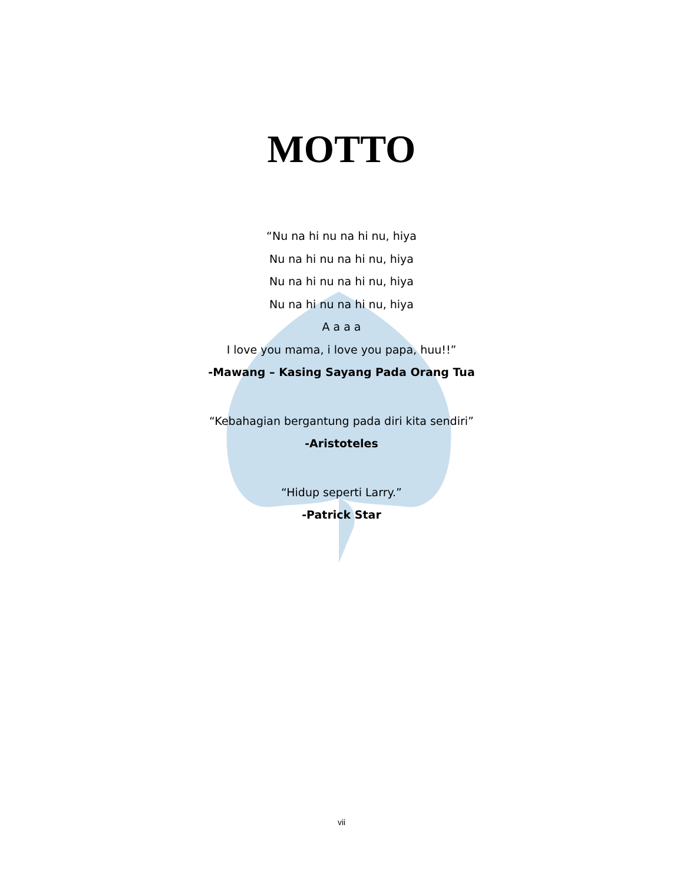MOTTO
“Nu na hi nu na hi nu, hiya
Nu na hi nu na hi nu, hiya
Nu na hi nu na hi nu, hiya
Nu na hi nu na hi nu, hiya
A a a a
I love you mama, i love you papa, huu!!”
-Mawang – Kasing Sayang Pada Orang Tua
“Kebahagian bergantung pada diri kita sendiri”
-Aristoteles
“Hidup seperti Larry.”
-Patrick Star
vii